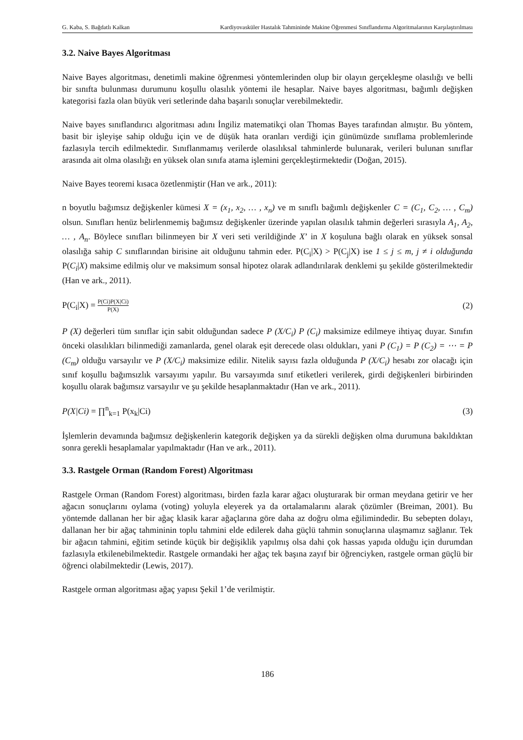G. Kaba, S. Bağdatlı Kalkan Kardiyovasküler Hastalık Tahmininde Makine Öğrenmesi Sınıflandırma Algoritmalarının Karşılaştırılması
3.2. Naive Bayes Algoritması
Naive Bayes algoritması, denetimli makine öğrenmesi yöntemlerinden olup bir olayın gerçekleşme olasılığı ve belli bir sınıfta bulunması durumunu koşullu olasılık yöntemi ile hesaplar. Naive bayes algoritması, bağımlı değişken kategorisi fazla olan büyük veri setlerinde daha başarılı sonuçlar verebilmektedir.
Naive bayes sınıflandırıcı algoritması adını İngiliz matematikçi olan Thomas Bayes tarafından almıştır. Bu yöntem, basit bir işleyişe sahip olduğu için ve de düşük hata oranları verdiği için günümüzde sınıflama problemlerinde fazlasıyla tercih edilmektedir. Sınıflanmamış verilerde olasılıksal tahminlerde bulunarak, verileri bulunan sınıflar arasında ait olma olasılığı en yüksek olan sınıfa atama işlemini gerçekleştirmektedir (Doğan, 2015).
Naive Bayes teoremi kısaca özetlenmiştir (Han ve ark., 2011):
n boyutlu bağımsız değişkenler kümesi X = (x<sub>1</sub>, x<sub>2</sub>, … , x<sub>n</sub>) ve m sınıflı bağımlı değişkenler C = (C<sub>1</sub>, C<sub>2</sub>, … , C<sub>m</sub>) olsun. Sınıfları henüz belirlenmemiş bağımsız değişkenler üzerinde yapılan olasılık tahmin değerleri sırasıyla A<sub>1</sub>, A<sub>2</sub>, … , A<sub>n</sub>. Böylece sınıfları bilinmeyen bir X veri seti verildiğinde X’ in X koşuluna bağlı olarak en yüksek sonsal olasılığa sahip C sınıflarından birisine ait olduğunu tahmin eder. P(C<sub>i</sub>|X) > P(C<sub>j</sub>|X) ise 1 ≤ j ≤ m, j ≠ i olduğunda P(C<sub>i</sub>|X) maksime edilmiş olur ve maksimum sonsal hipotez olarak adlandırılarak denklemi şu şekilde gösterilmektedir (Han ve ark., 2011).
P(C<sub>i</sub>|X) = P(Ci)P(X|Ci) P(X) (2)
P (X) değerleri tüm sınıflar için sabit olduğundan sadece P (X/C<sub>i</sub>) P (C<sub>i</sub>) maksimize edilmeye ihtiyaç duyar. Sınıfın önceki olasılıkları bilinmediği zamanlarda, genel olarak eşit derecede olası oldukları, yani P (C<sub>1</sub>) = P (C<sub>2</sub>) = ⋯ = P (C<sub>m</sub>) olduğu varsayılır ve P (X/C<sub>i</sub>) maksimize edilir. Nitelik sayısı fazla olduğunda P (X/C<sub>i</sub>) hesabı zor olacağı için sınıf koşullu bağımsızlık varsayımı yapılır. Bu varsayımda sınıf etiketleri verilerek, girdi değişkenleri birbirinden koşullu olarak bağımsız varsayılır ve şu şekilde hesaplanmaktadır (Han ve ark., 2011).
P(X|Ci) = ∏<sup>n</sup><sub>k=1</sub> P(x<sub>k</sub>|Ci) (3)
İşlemlerin devamında bağımsız değişkenlerin kategorik değişken ya da sürekli değişken olma durumuna bakıldıktan sonra gerekli hesaplamalar yapılmaktadır (Han ve ark., 2011).
3.3. Rastgele Orman (Random Forest) Algoritması
Rastgele Orman (Random Forest) algoritması, birden fazla karar ağacı oluşturarak bir orman meydana getirir ve her ağacın sonuçlarını oylama (voting) yoluyla eleyerek ya da ortalamalarını alarak çözümler (Breiman, 2001). Bu yöntemde dallanan her bir ağaç klasik karar ağaçlarına göre daha az doğru olma eğilimindedir. Bu sebepten dolayı, dallanan her bir ağaç tahmininin toplu tahmini elde edilerek daha güçlü tahmin sonuçlarına ulaşmamız sağlanır. Tek bir ağacın tahmini, eğitim setinde küçük bir değişiklik yapılmış olsa dahi çok hassas yapıda olduğu için durumdan fazlasıyla etkilenebilmektedir. Rastgele ormandaki her ağaç tek başına zayıf bir öğrenciyken, rastgele orman güçlü bir öğrenci olabilmektedir (Lewis, 2017).
Rastgele orman algoritması ağaç yapısı Şekil 1’de verilmiştir.
186